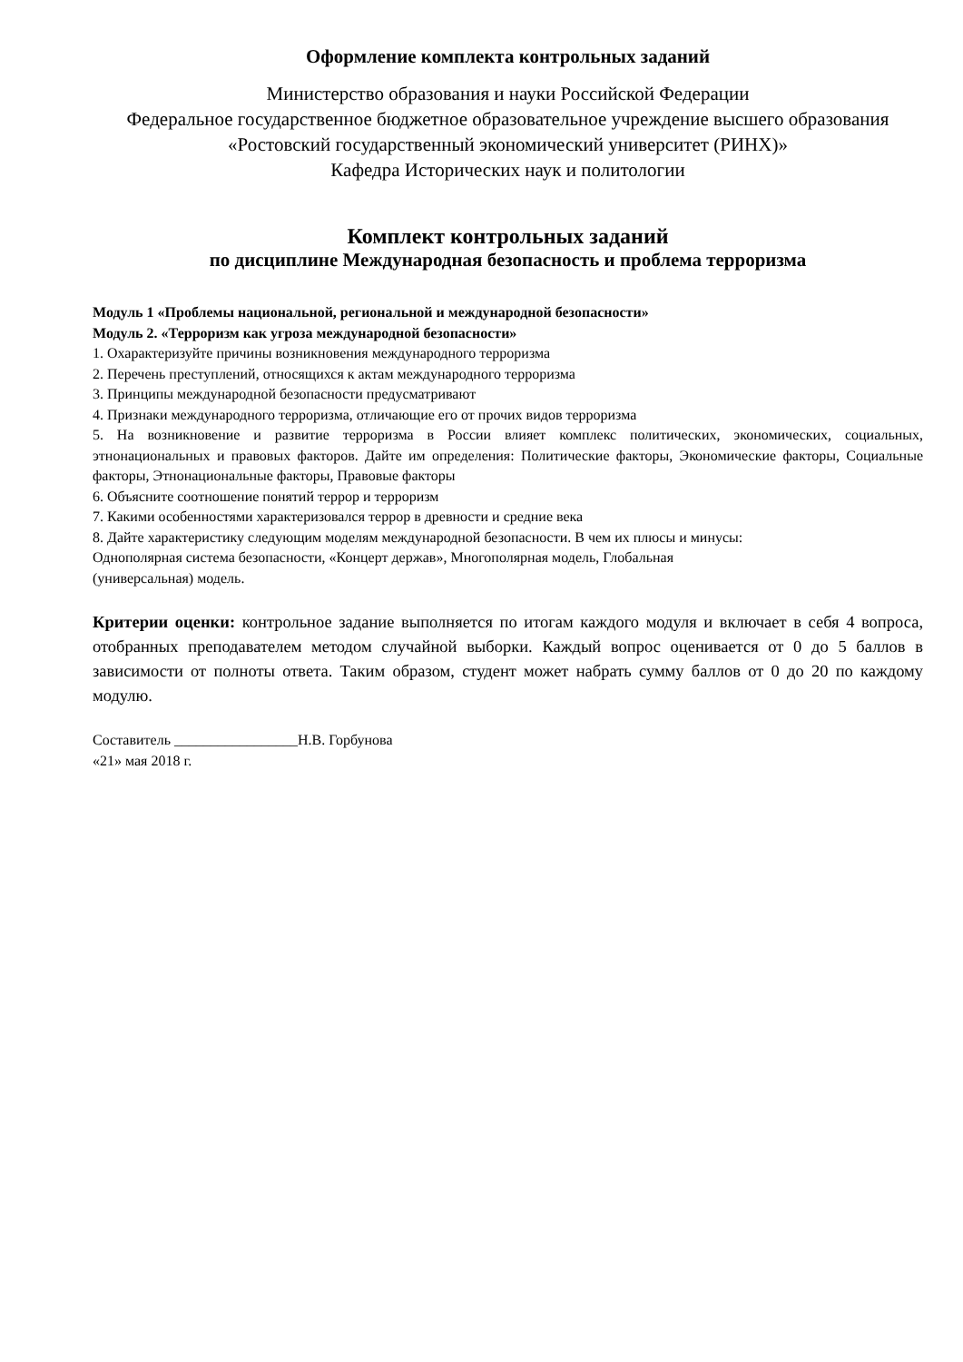Оформление комплекта контрольных заданий
Министерство образования и науки Российской Федерации
Федеральное государственное бюджетное образовательное учреждение высшего образования
«Ростовский государственный экономический университет (РИНХ)»
Кафедра Исторических наук и политологии
Комплект контрольных заданий
по дисциплине Международная безопасность и проблема терроризма
Модуль 1 «Проблемы национальной, региональной и международной безопасности»
Модуль 2. «Терроризм как угроза международной безопасности»
1. Охарактеризуйте причины возникновения международного терроризма
2. Перечень преступлений, относящихся к актам международного терроризма
3. Принципы международной безопасности предусматривают
4. Признаки международного терроризма, отличающие его от прочих видов терроризма
5. На возникновение и развитие терроризма в России влияет комплекс политических, экономических, социальных, этнонациональных и правовых факторов. Дайте им определения: Политические факторы, Экономические факторы, Социальные факторы, Этнонациональные факторы, Правовые факторы
6. Объясните соотношение понятий террор и терроризм
7. Какими особенностями характеризовался террор в древности и средние века
8. Дайте характеристику следующим моделям международной безопасности. В чем их плюсы и минусы:
Однополярная система безопасности, «Концерт держав», Многополярная модель, Глобальная
(универсальная) модель.
Критерии оценки: контрольное задание выполняется по итогам каждого модуля и включает в себя 4 вопроса, отобранных преподавателем методом случайной выборки. Каждый вопрос оценивается от 0 до 5 баллов в зависимости от полноты ответа. Таким образом, студент может набрать сумму баллов от 0 до 20 по каждому модулю.
Составитель _________________Н.В. Горбунова
«21» мая 2018 г.